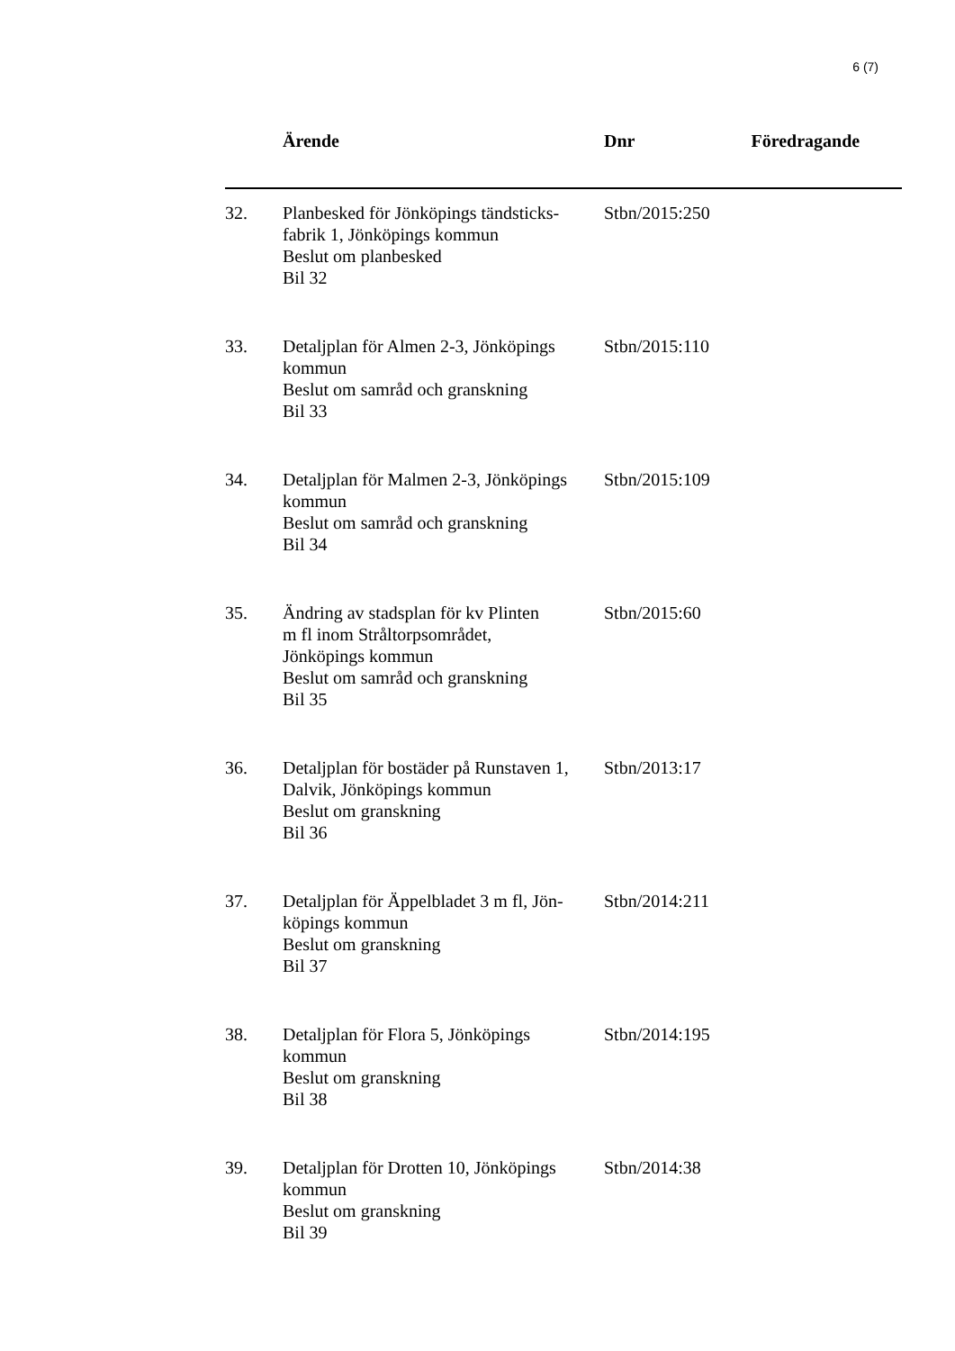6 (7)
| | Ärende | Dnr | Föredragande |
| --- | --- | --- | --- |
| 32. | Planbesked för Jönköpings tändsticks- fabrik 1, Jönköpings kommun Beslut om planbesked Bil 32 | Stbn/2015:250 | |
| 33. | Detaljplan för Almen 2-3, Jönköpings kommun Beslut om samråd och granskning Bil 33 | Stbn/2015:110 | |
| 34. | Detaljplan för Malmen 2-3, Jönköpings kommun Beslut om samråd och granskning Bil 34 | Stbn/2015:109 | |
| 35. | Ändring av stadsplan för kv Plinten m fl inom Stråltorpsområdet, Jönköpings kommun Beslut om samråd och granskning Bil 35 | Stbn/2015:60 | |
| 36. | Detaljplan för bostäder på Runstaven 1, Dalvik, Jönköpings kommun Beslut om granskning Bil 36 | Stbn/2013:17 | |
| 37. | Detaljplan för Äppelbladet 3 m fl, Jön- köpings kommun Beslut om granskning Bil 37 | Stbn/2014:211 | |
| 38. | Detaljplan för Flora 5, Jönköpings kommun Beslut om granskning Bil 38 | Stbn/2014:195 | |
| 39. | Detaljplan för Drotten 10, Jönköpings kommun Beslut om granskning Bil 39 | Stbn/2014:38 | |